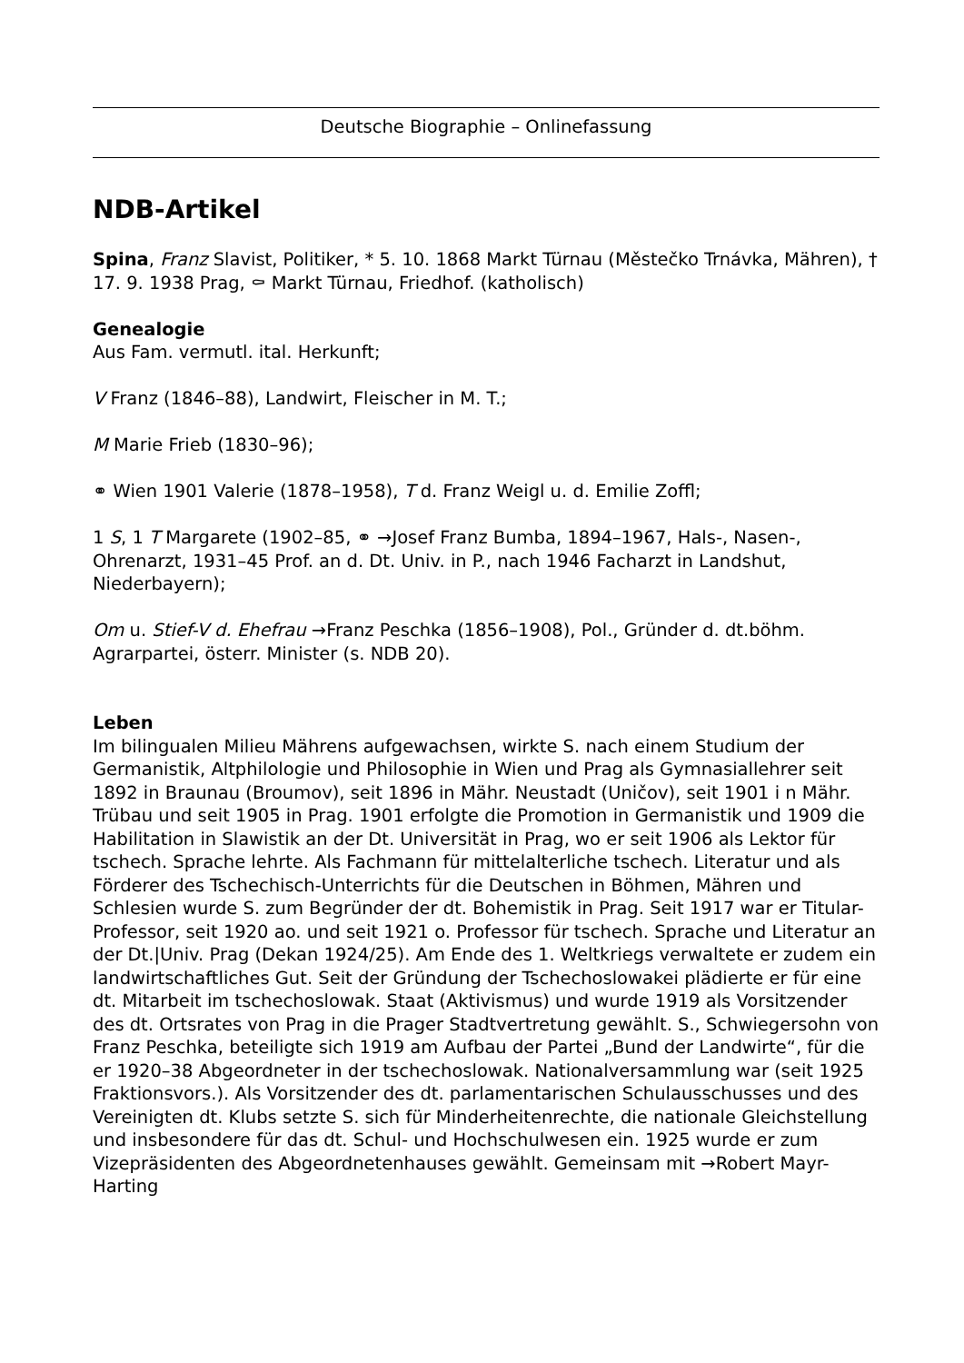Deutsche Biographie – Onlinefassung
NDB-Artikel
Spina, Franz Slavist, Politiker, * 5. 10. 1868 Markt Türnau (Městečko Trnávka, Mähren), † 17. 9. 1938 Prag, ⚰ Markt Türnau, Friedhof. (katholisch)
Genealogie
Aus Fam. vermutl. ital. Herkunft;
V Franz (1846–88), Landwirt, Fleischer in M. T.;
M Marie Frieb (1830–96);
⚭ Wien 1901 Valerie (1878–1958), T d. Franz Weigl u. d. Emilie Zoffl;
1 S, 1 T Margarete (1902–85, ⚭ →Josef Franz Bumba, 1894–1967, Hals-, Nasen-, Ohrenarzt, 1931–45 Prof. an d. Dt. Univ. in P., nach 1946 Facharzt in Landshut, Niederbayern);
Om u. Stief-V d. Ehefrau →Franz Peschka (1856–1908), Pol., Gründer d. dt.böhm. Agrarpartei, österr. Minister (s. NDB 20).
Leben
Im bilingualen Milieu Mährens aufgewachsen, wirkte S. nach einem Studium der Germanistik, Altphilologie und Philosophie in Wien und Prag als Gymnasiallehrer seit 1892 in Braunau (Broumov), seit 1896 in Mähr. Neustadt (Uničov), seit 1901 i n Mähr. Trübau und seit 1905 in Prag. 1901 erfolgte die Promotion in Germanistik und 1909 die Habilitation in Slawistik an der Dt. Universität in Prag, wo er seit 1906 als Lektor für tschech. Sprache lehrte. Als Fachmann für mittelalterliche tschech. Literatur und als Förderer des Tschechisch-Unterrichts für die Deutschen in Böhmen, Mähren und Schlesien wurde S. zum Begründer der dt. Bohemistik in Prag. Seit 1917 war er Titular-Professor, seit 1920 ao. und seit 1921 o. Professor für tschech. Sprache und Literatur an der Dt.|Univ. Prag (Dekan 1924/25). Am Ende des 1. Weltkriegs verwaltete er zudem ein landwirtschaftliches Gut. Seit der Gründung der Tschechoslowakei plädierte er für eine dt. Mitarbeit im tschechoslowak. Staat (Aktivismus) und wurde 1919 als Vorsitzender des dt. Ortsrates von Prag in die Prager Stadtvertretung gewählt. S., Schwiegersohn von Franz Peschka, beteiligte sich 1919 am Aufbau der Partei „Bund der Landwirte“, für die er 1920–38 Abgeordneter in der tschechoslowak. Nationalversammlung war (seit 1925 Fraktionsvors.). Als Vorsitzender des dt. parlamentarischen Schulausschusses und des Vereinigten dt. Klubs setzte S. sich für Minderheitenrechte, die nationale Gleichstellung und insbesondere für das dt. Schul- und Hochschulwesen ein. 1925 wurde er zum Vizepräsidenten des Abgeordnetenhauses gewählt. Gemeinsam mit →Robert Mayr-Harting